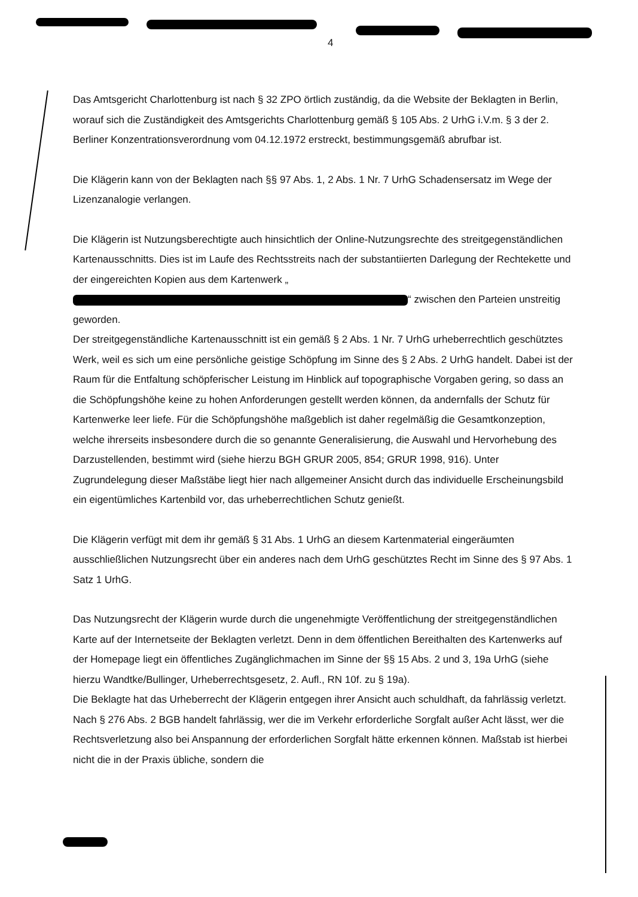4
Das Amtsgericht Charlottenburg ist nach § 32 ZPO örtlich zuständig, da die Website der Beklagten in Berlin, worauf sich die Zuständigkeit des Amtsgerichts Charlottenburg gemäß § 105 Abs. 2 UrhG i.V.m. § 3 der 2. Berliner Konzentrationsverordnung vom 04.12.1972 erstreckt, bestimmungsgemäß abrufbar ist.
Die Klägerin kann von der Beklagten nach §§ 97 Abs. 1, 2 Abs. 1 Nr. 7 UrhG Schadensersatz im Wege der Lizenzanalogie verlangen.
Die Klägerin ist Nutzungsberechtigte auch hinsichtlich der Online-Nutzungsrechte des streitgegenständlichen Kartenausschnitts. Dies ist im Laufe des Rechtsstreits nach der substantiierten Darlegung der Rechtekette und der eingereichten Kopien aus dem Kartenwerk „ “ zwischen den Parteien unstreitig geworden.
Der streitgegenständliche Kartenausschnitt ist ein gemäß § 2 Abs. 1 Nr. 7 UrhG urheberrechtlich geschütztes Werk, weil es sich um eine persönliche geistige Schöpfung im Sinne des § 2 Abs. 2 UrhG handelt. Dabei ist der Raum für die Entfaltung schöpferischer Leistung im Hinblick auf topographische Vorgaben gering, so dass an die Schöpfungshöhe keine zu hohen Anforderungen gestellt werden können, da andernfalls der Schutz für Kartenwerke leer liefe. Für die Schöpfungshöhe maßgeblich ist daher regelmäßig die Gesamtkonzeption, welche ihrerseits insbesondere durch die so genannte Generalisierung, die Auswahl und Hervorhebung des Darzustellenden, bestimmt wird (siehe hierzu BGH GRUR 2005, 854; GRUR 1998, 916). Unter Zugrundelegung dieser Maßstäbe liegt hier nach allgemeiner Ansicht durch das individuelle Erscheinungsbild ein eigentümliches Kartenbild vor, das urheberrechtlichen Schutz genießt.
Die Klägerin verfügt mit dem ihr gemäß § 31 Abs. 1 UrhG an diesem Kartenmaterial eingeräumten ausschließlichen Nutzungsrecht über ein anderes nach dem UrhG geschütztes Recht im Sinne des § 97 Abs. 1 Satz 1 UrhG.
Das Nutzungsrecht der Klägerin wurde durch die ungenehmigte Veröffentlichung der streitgegenständlichen Karte auf der Internetseite der Beklagten verletzt. Denn in dem öffentlichen Bereithalten des Kartenwerks auf der Homepage liegt ein öffentliches Zugänglichmachen im Sinne der §§ 15 Abs. 2 und 3, 19a UrhG (siehe hierzu Wandtke/Bullinger, Urheberrechtsgesetz, 2. Aufl., RN 10f. zu § 19a).
Die Beklagte hat das Urheberrecht der Klägerin entgegen ihrer Ansicht auch schuldhaft, da fahrlässig verletzt. Nach § 276 Abs. 2 BGB handelt fahrlässig, wer die im Verkehr erforderliche Sorgfalt außer Acht lässt, wer die Rechtsverletzung also bei Anspannung der erforderlichen Sorgfalt hätte erkennen können. Maßstab ist hierbei nicht die in der Praxis übliche, sondern die